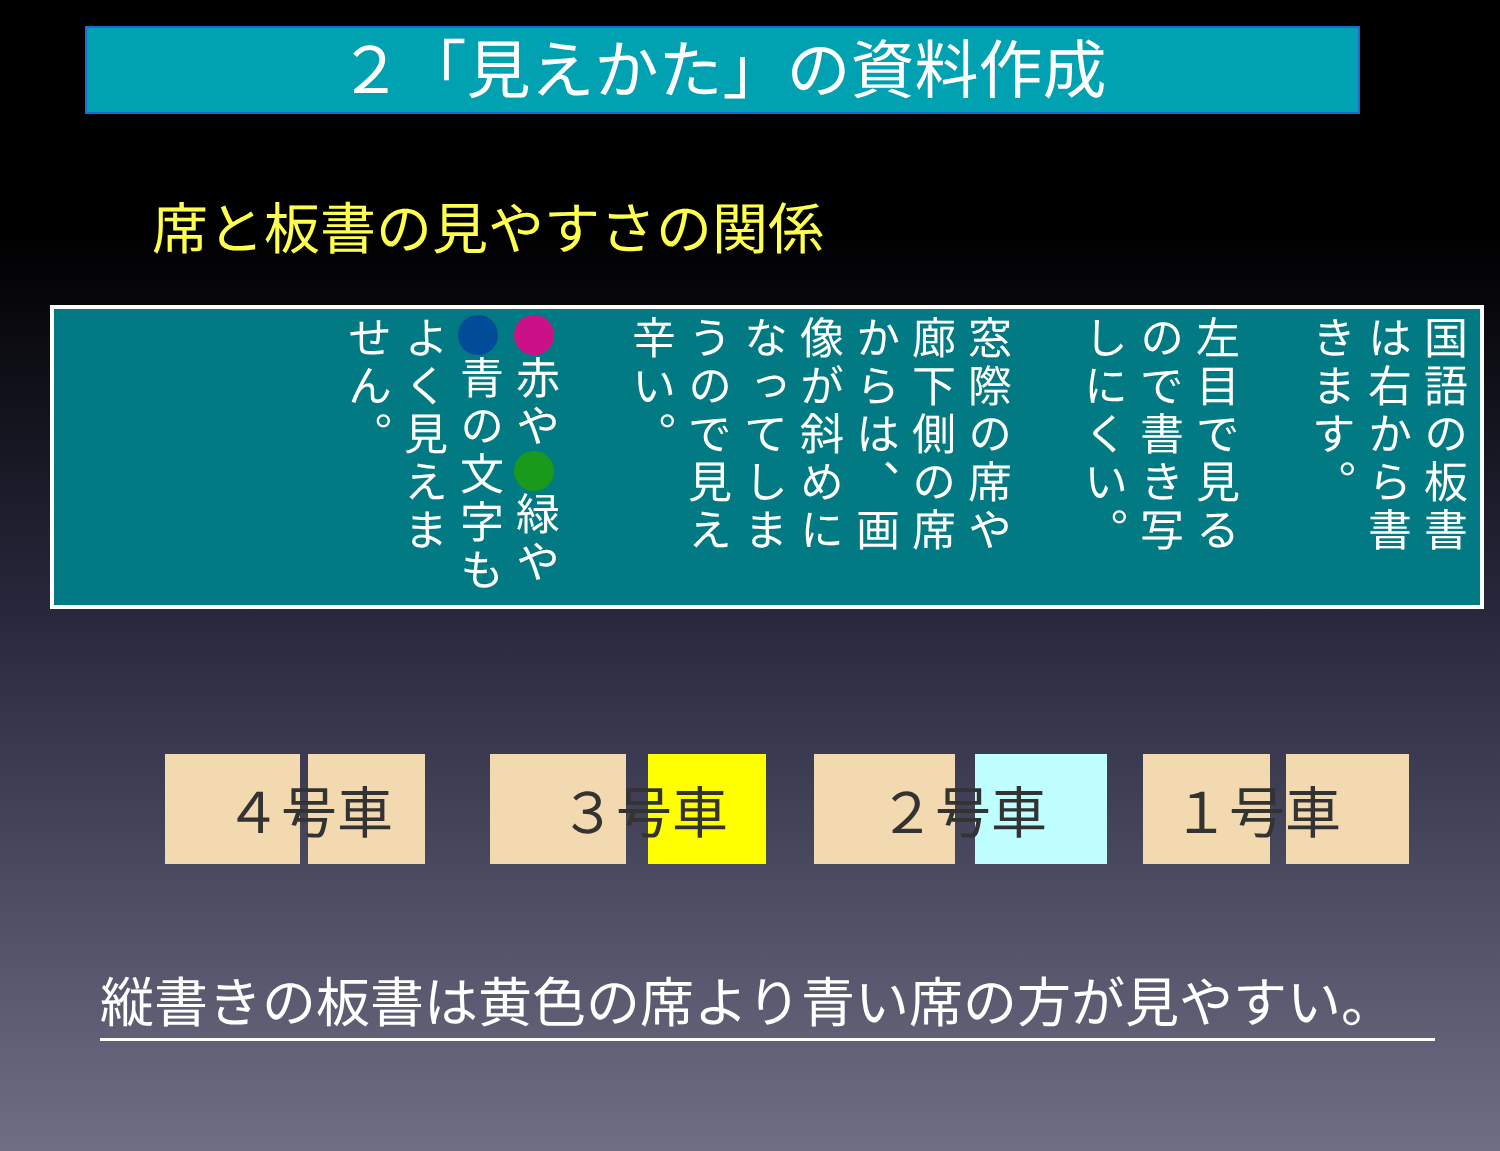２「見えかた」の資料作成
席と板書の見やすさの関係
国語の板書は右から書きます。
左目で見るので書き写しにくい。
窓際の席や廊下側の席からは、画像が斜めになってしまうので見え辛い。
赤や 緑や 青の文字もよく見えません。
４号車
３号車
２号車
１号車
縦書きの板書は黄色の席より青い席の方が見やすい。